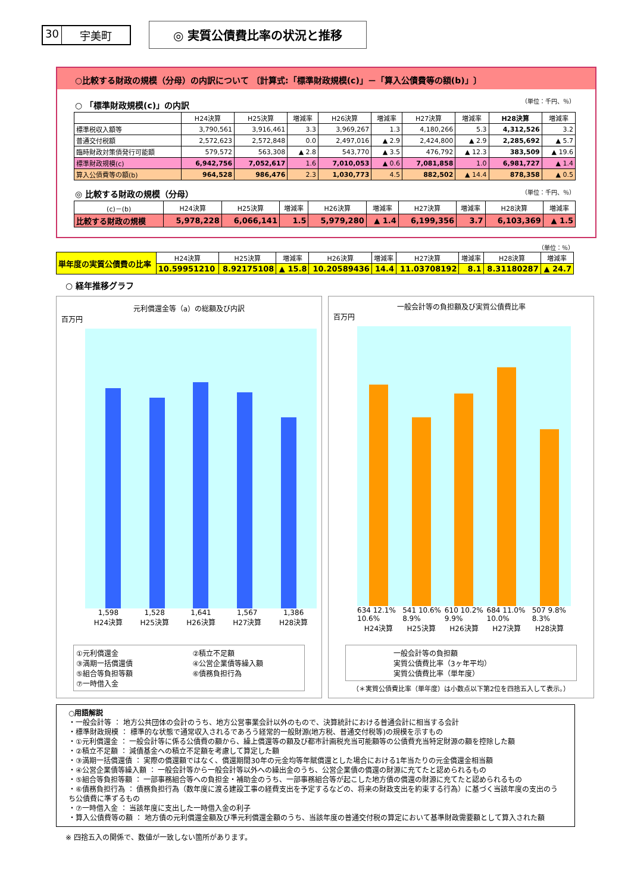30 宇美町
◎ 実質公債費比率の状況と推移
○比較する財政の規模（分母）の内訳について 〔計算式:「標準財政規模(c)」－「算入公債費等の額(b)」〕
○ 「標準財政規模(c)」の内訳 （単位：千円、％）
| | H24決算 | H25決算 | 増減率 | H26決算 | 増減率 | H27決算 | 増減率 | H28決算 | 増減率 |
| --- | --- | --- | --- | --- | --- | --- | --- | --- | --- |
| 標準税収入額等 | 3,790,561 | 3,916,461 | 3.3 | 3,969,267 | 1.3 | 4,180,266 | 5.3 | 4,312,526 | 3.2 |
| 普通交付税額 | 2,572,623 | 2,572,848 | 0.0 | 2,497,016 | ▲ 2.9 | 2,424,800 | ▲ 2.9 | 2,285,692 | ▲ 5.7 |
| 臨時財政対策債発行可能額 | 579,572 | 563,308 | ▲ 2.8 | 543,770 | ▲ 3.5 | 476,792 | ▲ 12.3 | 383,509 | ▲ 19.6 |
| 標準財政規模(c) | 6,942,756 | 7,052,617 | 1.6 | 7,010,053 | ▲ 0.6 | 7,081,858 | 1.0 | 6,981,727 | ▲ 1.4 |
| 算入公債費等の額(b) | 964,528 | 986,476 | 2.3 | 1,030,773 | 4.5 | 882,502 | ▲ 14.4 | 878,358 | ▲ 0.5 |
◎ 比較する財政の規模（分母） （単位：千円、％）
| (c)－(b) | H24決算 | H25決算 | 増減率 | H26決算 | 増減率 | H27決算 | 増減率 | H28決算 | 増減率 |
| --- | --- | --- | --- | --- | --- | --- | --- | --- | --- |
| 比較する財政の規模 | 5,978,228 | 6,066,141 | 1.5 | 5,979,280 | ▲ 1.4 | 6,199,356 | 3.7 | 6,103,369 | ▲ 1.5 |
（単位：％）
| 単年度の実質公債費の比率 | H24決算 | H25決算 | 増減率 | H26決算 | 増減率 | H27決算 | 増減率 | H28決算 | 増減率 |
| | 10.59951210 | 8.92175108 | ▲ 15.8 | 10.20589436 | 14.4 | 11.03708192 | 8.1 | 8.31180287 | ▲ 24.7 |
○ 経年推移グラフ
元利償還金等（a）の総額及び内訳
百万円
1,598 1,528 1,641 1,567 1,386
H24決算 H25決算 H26決算 H27決算 H28決算
①元利償還金
③満期一括償還債
⑤組合等負担等額
⑦一時借入金
②積立不足額
④公営企業債等繰入額
⑥債務負担行為
一般会計等の負担額及び実質公債費比率
百万円
634 12.1% 10.6% 541 10.6% 8.9% 610 10.2% 9.9% 684 11.0% 10.0% 507 9.8% 8.3%
H24決算 H25決算 H26決算 H27決算 H28決算
一般会計等の負担額
実質公債費比率（3ヶ年平均）
実質公債費比率（単年度）
（＊実質公債費比率（単年度）は小数点以下第2位を四捨五入して表示。）
○用語解説
・一般会計等 ： 地方公共団体の会計のうち、地方公営事業会計以外のもので、決算統計における普通会計に相当する会計
・標準財政規模 ： 標準的な状態で通常収入されるであろう経常的一般財源(地方税、普通交付税等)の規模を示すもの
・①元利償還金 ： 一般会計等に係る公債費の額から、繰上償還等の額及び都市計画税充当可能額等の公債費充当特定財源の額を控除した額
・②積立不足額 ： 減債基金への積立不足額を考慮して算定した額
・③満期一括償還債 ： 実際の償還額ではなく、償還期間30年の元金均等年賦償還とした場合における1年当たりの元金償還金相当額
・④公営企業債等繰入額 ： 一般会計等から一般会計等以外への繰出金のうち、公営企業債の償還の財源に充てたと認められるもの
・⑤組合等負担等額 ： 一部事務組合等への負担金・補助金のうち、一部事務組合等が起こした地方債の償還の財源に充てたと認められるもの
・⑥債務負担行為 ： 債務負担行為（数年度に渡る建設工事の経費支出を予定するなどの、将来の財政支出を約束する行為）に基づく当該年度の支出のうち公債費に準ずるもの
・⑦一時借入金 ： 当該年度に支出した一時借入金の利子
・算入公債費等の額 ： 地方債の元利償還金額及び準元利償還金額のうち、当該年度の普通交付税の算定において基準財政需要額として算入された額
※ 四捨五入の関係で、数値が一致しない箇所があります。